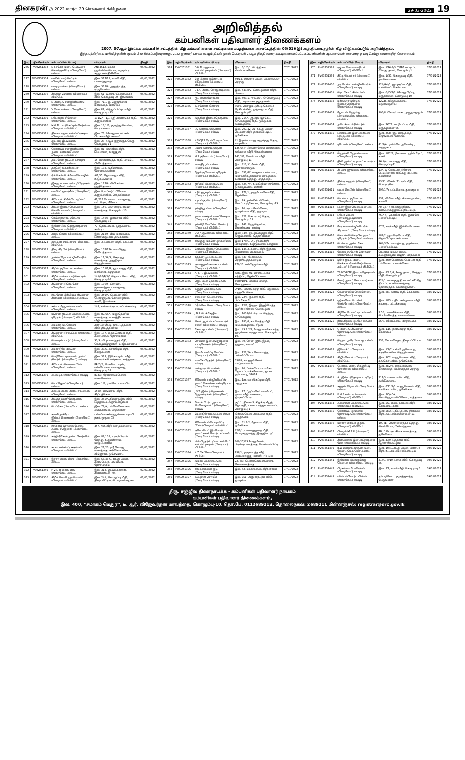தினகரன் /// 2022 மார்ச் 29 செவ்வாய்க்கிழமை
29-03-2022 19
அறிவித்தல்
கம்பனிகள் பதிவாளர் திணைக்களம்
2007, 07ஆம் இலக்க கம்பனிச் சட்டத்தின் கீழ் கம்பனிகளை கூட்டிணைப்பதற்கான அச்சட்டத்தின் 05(01)(இ) அத்தியாயத்தின் கீழ் விடுக்கப்படும் அறிவித்தல்.
இந்த பத்திரிகை அறிவித்தலின் மூலம் பிரசுரிக்கப்படுவதானது, 2022 ஜனவரி மாதம் 01ஆம் திகதி முதல் பெப்ரவரி 28ஆம் திகதி வரை கூட்டிணைக்கப்பட்ட கம்பனிகளின் ஆவணங்கள் என்பதை தயவு செய்து கவனத்திற் கொள்ளவும்.
| இல | பதிவிலக்கம் | கம்பனியின் பெயர் | விலாசம் | திகதி |
| --- | --- | --- | --- | --- |
| 276 | PV00251303 | N J எகோ அன்ட் டெக்னோ கொம்யூனிட்டி (பிரைவேட்) எல்டிடி | ANS4513, மஹா ஹம்மில்லவெவ, பரகும்புர, கஹடகஸ்திகிலிய | 06/01/2022 |
| 277 | PV00251304 | லவிஸ் மார்கெட்டிங் (பிரைவேட்) எல்டிடி | இல. 517/1A, காலி வீதி, பாணந்துறை | 06/01/2022 |
| 278 | PV00251305 | ஸாரு லங்கா (பிரைவேட்) எல்டிடி | இல. 335/A, அலுத்வத்த, ராஜவெல்ல | 06/01/2022 |
| 279 | PV00251306 | சிக்ஸ்த் சென்ஸ் (பிரைவட்) லிமிடெட் | இல. 61, டி.எஸ். பொன்சேகா வீதி, கொழும்பு 05, இலங்கை | 06/01/2022 |
| 280 | PV00251307 | N அன்ட் S என்ஜினியரிங் (பிரைவேட்) எல்டிடி | இல. 71/1 ஜ. ஜோதிபால மாவத்தை, மாவபே | 06/01/2022 |
| 281 | PV00251308 | V பெக் லங்கா (பிரைவேட்) எல்டிடி | இல. P2, கிந்துப்பிட்டிய வீதி, கொழும்பு - 13 | 06/01/2022 |
| 282 | PV00251309 | பயோக்ஸ் சிலோன் (பிரைவேட்) எல்டிடி | 191/2A - 1/1, ஸ்ரீ சரணங்கர வீதி, களுபோவில | 06/01/2022 |
| 283 | PV00251310 | M.G.M. மார்கெட்டிங் சேர்விஸ் (பிரைவட்) லிமிடெட் | இல. 13/1/B, குருந்துகொல்ல, வெரல்லகம | 06/01/2022 |
| 284 | PV00251311 | திலகவர்தன கன்ஸ்ட்ரக்ஷன் (பிரைவட்) லிமிடெட் | இல. 73, 07வது மைல் கல், பியகம வீதி, களனி | 06/01/2022 |
| 285 | PV00251312 | குட் லக் இம்பெக்ஸ் (பிரைவேட்) எல்டிடி | இல. 23, 4ஆம் குறுக்குத் தெரு, கொழும்பு 11 | 06/01/2022 |
| 286 | PV00251313 | செரன்டிப் என்ஜினியர்ஸ் அன்ட் கன்சால்டன்ஸ் (பிரைவட்) லிமிடெட் | இல. 81, கோவில் வீதி, மெலேகம, வாத்துவ. | 06/01/2022 |
| 287 | PV00251314 | தம்பரேன் ஒட்டோ ஹவுஸ் (பிரைவேட்) எல்டிடி | 15, வாவனவத்த வீதி, மாம்பே, பிலியந்தலை | 06/01/2022 |
| 288 | PV00251315 | தஷினி லக்சரி ஸ்பா (பிரைவேட்) எல்டிடி | இல. 102, அதிகரிகம, கோனகத்தன்ன | 06/01/2022 |
| 289 | PV00251316 | ரிச் கெம் டெக்னோலொஜிஸ் (பிரைவேட்) எல்டிடி | A/1/55, தோலகதா வீதி, உடுகம்பொல | 06/01/2022 |
| 290 | PV00251317 | இசுறு உயன டிஸ்ட்ரிபியூஷன் (பிரைவேட்) எல்டிடி | இல. 122/A, பிலிகல்ல, ஹந்தெஸ்ஸ | 06/01/2022 |
| 291 | PV00251318 | ஸ்விப்ட் ஓவர்சீஸ் (பிரைவேட்) எல்டிடி | இல. 8, எட்வர்ட் பிளேஸ், களுபோவில, தெஹிவளை | 06/01/2022 |
| 292 | PV00251319 | சிலோன் கிரீன்வே புட்ஸ்ப் (பிரைவேட்) எல்டிடி | 41/23B பொவன மாவத்தை, வட்டரெக, மீகொட | 06/01/2022 |
| 293 | PV00251320 | சிலன் இன்டர்நெஷனல் கொமோடிடீஸ் (பிரைவட்) லிமிடெட் | இல. 150, மகா வித்யாலயா மாவத்தை, கொழும்பு-13. | 06/01/2022 |
| 294 | PV00251321 | நெனோகார்ட் டிரேடிங் (பிரைவேட்) எல்டிடி | இல. 146/8, பூர்வாரம வீதி, கொழும்பு 05 | 06/01/2022 |
| 295 | PV00251322 | இனோபிஸ் சொலூஷன்ஸ் (பிரைவட்) லிமிடெட் | 77, தொடம்வல, முருதலாவ, கண்டி.- | 06/01/2022 |
| 296 | PV00251323 | சவுத் கிங்ஸ் (பிரைவேட்) எல்டிடி | இல. 212/5, பிய மாவத்தை, பள்ளிக்குடாவ, தங்காலை | 06/01/2022 |
| 297 | PV00251324 | ஹட்டன் ஸ்டோர்ஸ் (பிரைவட்) லிமிடெட் | இல. 3, டன்பார் வீதி, ஹட்டன் | 06/01/2022 |
| 298 | PV00251325 | திசர கிரபிக் (பிரைவேட்) எல்டிடி | இல. 102/12A, மாவித்தர, பிலியந்தலை | 06/01/2022 |
| 299 | PV00251326 | அக்ஸ்ட்ரோ என்ஜினியரிங் (பிரைவேட்) எல்டிடி | இல. 11/3A/3, கெமுனு மாவத்தை, அத்திடிய, தெஹிவளை | 06/01/2022 |
| 300 | PV00251327 | கிரின் குளோபல் லங்கா (பிரைவேட்) எல்டிடி | இல. 151/1/B, தூவவத்த வீதி, மாபோல, வத்தளை | 06/01/2022 |
| 301 | PV00251328 | கிரீன் லங்கா மார்கெட்டிங் (பிரைவேட்) எல்டிடி | 141/26/B/1/1 தெமட்டகொட வீதி, கொழும்பு-09 | 06/01/2022 |
| 302 | PV00251329 | சிலோன் பிரெட் கோ (பிரைவேட்) எல்டிடி | இல. 100/5, ரொபர்ட் குணவர்தன மாவத்தை, கொழும்பு-06 | 06/01/2022 |
| 303 | PV00251330 | பியசேன பிரிமியம் சிலோன் சினமன் (பிரைவேட்) எல்டிடி | இல. 359/A, டெம்பள் வீதி, பெரத்துடுவ, கோணடுவல, காலி, இலங்கை. | 06/01/2022 |
| 304 | PV00251331 | சஸ்டா ஹோல்ஸ்டிங்ஸ் (பிரைவேட்) எல்டிடி | 149, கன்னங்குடா, மட்டக்களப்பு | 06/01/2022 |
| 305 | PV00251332 | யசென் ஒட்டோ மலர்ஸ் அன்ட் டிரேடிங் (பிரைவட்) லிமிடெட் | இல: 87/66A, அலுதெனிய மாவத்தை, வைத்தியசாலை வீதி, ரம்புக்கன | 06/01/2022 |
| 306 | PV00251333 | எம்மார் அபரெல்ஸ் (பிரைவேட்) எல்டிடி | கார்டன் சிட்டி, ஹப்புத்தளை வீதி, தியத்தலாவ | 06/01/2022 |
| 307 | PV00251334 | சிலோன் பிரஷ்டெக் (பிரைவட்) லிமிடெட் | இல. 137, ஹைலெவல் வீதி, கண்டலந்த, ஹோமாகம | 06/01/2022 |
| 308 | PV00251335 | மெரைன் மார்ட் (பிரைவேட்) எல்டிடி | 30/3, விபுலானந்தர் வீதி, கொழும்புத்துறை, யாழ்ப்பாணம் | 06/01/2022 |
| 309 | PV00251336 | கமாச்சிகே அக்ரோ (பிரைவேட்) எல்டிடி | இல. 30/6, வாரபிடிய வீதி, உக்குவளை | 06/01/2022 |
| 310 | PV00251337 | மெரினோ டிரவலஸ் அன்ட் டுவர்ஸ் (பிரைவேட்) எல்டிடி | இல. 329, நீர்கொழும்பு வீதி, கொரங்கபொக்குண, வத்தளை | 06/01/2022 |
| 311 | PV00251338 | சிலோன் கெனனாபிஸ் (பிரைவேட்) எல்டிடி | BR/G/2, மெனிங் டவுன், எல்விட்டிகல மாவத்தை, கொழும்பு 08 | 06/01/2022 |
| 312 | PV00251339 | ஏப்ஸ்டிக் (பிரைவேட்) எல்டிடி | B14/3, தேவாரகம்பொல, மாவனெல்ல | 06/01/2022 |
| 313 | PV00251340 | வெப்ஜோய் (பிரைவேட்) எல்டிடி | இல. 1/8, ராம்பே, மா-எலிய | 06/01/2022 |
| 314 | PV00251341 | கஸ்டம் எட்ஸ் அன்ட் ஈவன்ட்ஸ் (பிரைவேட்) எல்டிடி | 158/4, மாகொல வீதி, கிரிபத்கொட | 06/01/2022 |
| 315 | PV00251342 | சியத்த பப்ளிகேஷன்ஸ் (பிரைவேட்) எல்டிடி | இல. 365/A திகனதுடுவ வீதி, பமுனுகம, அலுபோமுல்ல | 06/01/2022 |
| 316 | PV00251343 | பெட்ரிசா (பிரைவேட்) எல்டிடி | இல. 79/A, பல்லேவெலகம, கைக்காவல, மாத்தளை | 06/01/2022 |
| 317 | PV00251344 | கானி அக்ரோ இன்டர்நெஷனல் (பிரைவேட்) எல்டிடி | பள்ளிவாசல் ஒழுங்கை, ஷாபி நகர், மூதூர் 05 | 06/01/2022 |
| 318 | PV00251345 | பிரகாஷ் டிரான்ஸ்போர்ட் அன்ட் ஏஜென்சி (பிரைவேட்) எல்டிடி | 457, KKS வீதி, யாழ்ப்பாணம் | 06/01/2022 |
| 319 | PV00251346 | கர்தி ரிசேர்ச் அன்ட் லேர்னிங் (பிரைவேட்) எல்டிடி | இல. 88/10A, உரும்பிராய் மேற்கு, உரும்பிராய், யாழ்ப்பாணம் | 06/01/2022 |
| 320 | PV00251347 | சாகா கன்ஸ்ட்ரக்ஷன்ஸ் (பிரைவட்) லிமிடெட் | இல. 21/20, ஸ்ரீ சோரத மாவத்தை, கங்கொடவில, விஜேராம, நுகேகொட | 06/01/2022 |
| 321 | PV00251348 | இந்ரா எக்ஸ் பிஸ் (பிரைவேட்) எல்டிடி | இல. 58/48 C, 4வது லேன், கலல்பெபுர, மலபல்ல, ஹோமாகம | 06/01/2022 |
| 322 | PV00251349 | H 2 D R ரைஸ் மில் (பிரைவேட்) எல்டிடி | இல. 313, குட்டிக்கராச்சி, கிண்ணியா - 04 | 07/01/2022 |
| 323 | PV00251350 | கிரீன்வெளி ஹாவெஸ்ட் (பிரைவட்) லிமிடெட் | இல. 241, கொழும்பு வீதி, திவுலபிட்டிய, பொரலஸ்கமுவ | 07/01/2022 |
| இல | பதிவிலக்கம் | கம்பனியின் பெயர் | விலாசம் | திகதி |
| --- | --- | --- | --- | --- |
| 324 | PV00251351 | D H M மதுசங்க கன்ஸ்ட்ரக்ஷன்ஸ் (பிரைவட்) லிமிடெட் | இல. 6/1/C/1, பெத்திகம, சியம்பலகசேன. | 07/01/2022 |
| 325 | PV00251352 | ஜே பிளஸ் குளோபல் எக்ஸ்பிரஸ் (பிரைவட்) லிமிடெட் | 49/14, விஹார லேன், ஹோகந்தர தெற்கு | 07/01/2022 |
| 326 | PV00251353 | C L G அன்ட் சொலூஷன்ஸ் (பிரைவேட்) எல்டிடி | இல. 440/b/2, கொட்டுன்ன வீதி, பியகம | 07/01/2022 |
| 327 | PV00251354 | ரூட் எக்ஸ்போர்ட்ஸ் (பிரைவேட்) எல்டிடி | இல. 400/1, ''சத்மக'', நீர்கொழும்பு வீதி, பமுனவல, குருநாகல் | 07/01/2022 |
| 328 | PV00251355 | த எகோன் கிளாஸ் (பிரைவேட்) எல்டிடி | 3605, கொழும்பு சிட்டி சென்டர் ரெசிடன்சிஸ், முத்தையா வீதி, கொழும்பு 02 | 07/01/2022 |
| 329 | PV00251356 | அந்தின இன்டர்நெஷனல் (பிரைவேட்) எல்டிடி | இல. 214A, ஸ்ரீ லக் ஆர்கேட், நீர்கொழும்பு வீதி, முத்துகல, தம்பதெனிய | 07/01/2022 |
| 330 | PV00251357 | US கன்ஸ்ட்ரக்ஷன்ஸ் (பிரைவேட்) எல்டிடி | இல. 207/42 -A1, 5வது லேன், டெம்பள் வீதி, தலபத்பிட்டிய, நுகேகொட | 07/01/2022 |
| 331 | PV00251358 | NFLOJES ரெஸ்டோரன்ட்ஸ் (பிரைவட்) லிமிடெட் | 41 இரண்டாவது குறுக்குத் தெரு, வவுனியா | 07/01/2022 |
| 332 | PV00251359 | டயஸ் கன்ஸ்ட்ரக்ஷன் (பிரைவேட்) எல்டிடி | 136/64 F பிரக்னாலோக மாவத்தை, கஸ்பான வீதி, தெஹிவளை | 07/01/2022 |
| 333 | PV00251360 | M S குளோபல் (பிரைவேட்) எல்டிடி | 141/1/2, மெலிபன் வீதி, கொழும்பு-11 | 07/01/2022 |
| 334 | PV00251361 | மை நியூஸ் லங்கா (பிரைவேட்) எல்டிடி | இல. 313/ C, லேக் வீதி, பொரலஸ்கமுவ | 07/01/2022 |
| 335 | PV00251362 | ஜேபி குளோபல் டிரேடிங் (பிரைவட்) லிமிடெட் | இல. 557/6C, மாதவா மண்டலம், அனகாரிக தர்மபால மாவத்தை, வலக்கம தெற்கு, மாத்தறை. | 07/01/2022 |
| 336 | PV00251363 | ஓரிகமி ஹோல்டிங்ஸ் (பிரைவட்) லிமிடெட் | இல. 524/7/F, உமகிலியா பிளேஸ், நுங்கமுகொட, களனி | 07/01/2022 |
| 337 | PV00251364 | டிரீம் ஹவுஸ் லங்கா (பிரைவட்) லிமிடெட் | இல. 179/1, அலுபோவில வீதி, தெல்கொட. | 07/01/2022 |
| 338 | PV00251365 | டிராஸ்குயில் (பிரைவேட்) எல்டிடி | இல. 79, அல்விஸ் பிளேஸ், கொட்டாஞ்சேனை, கொழும்பு -13 | 07/01/2022 |
| 339 | PV00251366 | ரன்திலு ஸ்பா (பிரைவேட்) எல்டிடி | இல. 10, குடாமீகஸ்வெவ, தம்புள்ளை வீதி, ஹபரன. | 07/01/2022 |
| 340 | PV00251367 | அஸ்டலக்ஷ்மி பப்ளிகேஷன் (பிரைவட்) லிமிடெட் | இல. 322, செட்டியார் தெரு, கொழும்பு - 11 | 07/01/2022 |
| 341 | PV00251368 | ரன்கிரி பெயின்ட் சென்டர் (பிரைவட்) லிமிடெட் | இல. 147, ஹெதெனிய, வெரல்லகம, கண்டி | 07/01/2022 |
| 342 | PV00251369 | D A K குளோபல் (பிரைவட்) லிமிடெட் | இல: 84/5, துட்டுகெமுனு வீதி, களுபோவில, தெஹிவளை | 07/01/2022 |
| 343 | PV00251370 | சிங்குரு அக்ரோ ஓர்கனிக்ஸ் (பிரைவேட்) எல்டிடி | இல: 179/C, D D நிமல்சிறி மாவத்தை, உடுமுல்லை, பாதுக்க | 07/01/2022 |
| 344 | PV00251371 | லேஷஸ் இன்டர்நெஷனல் (பிரைவட்) லிமிடெட் | இல. 146/2, கண்டி வீதி, இஹல பியன்வில, கடவத்தை | 07/01/2022 |
| 345 | PV00251372 | நந்தன பூட் புரடக்ட்ஸ் (பிரைவேட்) எல்டிடி | இல. 330, டோலகந்த, தெஹியத்தகண்டிய | 07/01/2022 |
| 346 | PV00251373 | குயானுனி கன்சால்டன்ஸ் (பிரைவட்) லிமிடெட் | 279/11, கல்தேமுல்ல வீதி | 07/01/2022 |
| 347 | PV00251374 | A. T. R. இம்பெக்ஸ் (பிரைவட்) லிமிடெட் | கடை இல. 01, மாவிட்டபுரம் சந்திப்பு, தெல்லிப்பளை | 07/01/2022 |
| 348 | PV00251375 | ஜெட் பயர் ஹோல்டிங்ஸ் (பிரைவேட்) எல்டிடி | எண்/18/1, பசுமை பாதை, கொஹுவல | 07/01/2022 |
| 349 | PV00251376 | கருதூ ஹோல்டிங்ஸ் (பிரைவேட்) எல்டிடி | D/100, பஹலவத்த வீதி, பதுவத்த, எஹலியகொட | 07/01/2022 |
| 350 | PV00251377 | எஸ்.என். பென்டாஸ்டி (பிரைவேட்) எல்டிடி | இல. 22/3, குவாரி வீதி, பிட்டகோட்டே | 07/01/2022 |
| 351 | PV00251378 | ட்ரிம்கொனெட் (பிரைவேட்) எல்டிடி | இல. 12/9, இஹல இந்திபெத்த, ஆசிரி பிளேஸ், மொரட்டுவ | 07/01/2022 |
| 352 | PV00251379 | J N R பெக்கேஜிங் (பிரைவேட்) எல்டிடி | இல. 1008/01 பிடிபன தெற்கு, நீர்கொழும்பு | 07/01/2022 |
| 353 | PV00251380 | சென் ஆன்ஸ் சப்ளையர்ஸ் எஸ்சி (பிரைவேட்) எல்டிடி | இல. 180/6, கல்மெத்த வீதி, அம்பலம்முல்ல, சீதுவ | 07/01/2022 |
| 354 | PV00251382 | சேன டிரவல்ஸ் (பிரைவட்) லிமிடெட் | இல. 43 A 2/1, 1வது மாளிகாகந்த ஒழுங்கை, மருதானை, கொழும்பு - 10. | 07/01/2022 |
| 355 | PV00251383 | செல்கா இன்டர்நெஷனல் டிடியுகேஷன் (பிரைவேட்) எல்டிடி | இல. 80, சென். ஜூட் இடம், தலுகம, களனி | 07/01/2022 |
| 356 | PV00251384 | இன்போனிட்டி லேப்ஸ் (பிரைவட்) லிமிடெட் | இல. 127/2A, பலேன்வத்த, பன்னிப்பிட்டிய | 07/01/2022 |
| 357 | PV00251385 | எஸ்கே பிரதர்ஸ் (பிரைவேட்) எல்டிடி | 55/88, கல்லூரி லேன், யாழ்ப்பாணம் | 07/01/2022 |
| 358 | PV00251386 | மன்தாரா பெவன்ஸ் (பிரைவட்) லிமிடெட் | இல. 70, ''எக்கலோயா எகோ தோட்டம், எக்கலோயா, தமன, அம்பாறை 32014 | 07/01/2022 |
| 359 | PV00251387 | சிலோன் என்ஜினியரிங் அன்ட் கொன்சுமபல் டிரேடிங் (பிரைவேட்) எல்டிடி | இல. 2/A, வாரகெட்டிய வீதி, மஹரகம | 07/01/2022 |
| 360 | PV00251388 | J.S.T. இன்டர்நெஷனல் ஹோல்டிங்ஸ் (பிரைவேட்) எல்டிடி | இல. 27, ''அட்வகேட் எஸ்டேட், நவன வீதி, பகலகல, திவுலப்பிட்டிய. | 07/01/2022 |
| 361 | PV00251389 | லோங் டேர்ம் அல்பா மெனேஜ்மன்ட் (பிரைவேட்) எல்டிடி | சூட் 1, நிலை 5, கிழக்கு கீழ்த் தொகுதி, உலக வர்த்தக மையம், கொழும்பு-1 | 07/01/2022 |
| 362 | PV00251390 | மேன்கிரோவ் அப்பல் விலா (பிரைவேட்) எல்டிடி | கிரிதலவெல, சீலவன்ச வீதி, அஹங்கம | 07/01/2022 |
| 363 | PV00251391 | சிலோன் ஸ்பெஷலிட்டி பீட்ஸ் (பிரைவட்) லிமிடெட் | இல. 61 A-2, தேவால வீதி, நுகேகொட | 07/01/2022 |
| 364 | PV00251392 | குளோபெப் இம்போர்ட் அன்ட் எக்ஸ்போர்ட் கம்பனி (பிரைவேட்) எல்டிடி | 32/1/1, பாணந்துறை வீதி, மொரகஹயத்த, இரத்தினபுரி | 07/01/2022 |
| 365 | PV00251393 | மிம் பிரதர்ஸ் ரியல் எஸ்டேட் கன்ஸ்ட்ரக்ஷன் (பிரைவட்) லிமிடெட் | 309/17/G3 1வது லேன், பிரன்டியாவத்தை, வெல்லம்பிட்டி | 07/01/2022 |
| 366 | PV00251394 | N Z கேட்வே (பிரைவட்) லிமிடெட் | 258/1, அகுலவத்த வீதி, பெலன்வத்த, பன்னிப்பிட்டிய. | 07/01/2022 |
| 367 | PV00251395 | அமாக் ஹோல்டிங்ஸ் (பிரைவேட்) எல்டிடி | 22, 7/3, பொஸ்வெல் பிளேஸ், வெள்ளவத்தை | 07/01/2022 |
| 368 | PV00251396 | சில்வர்லைன் ஐடி (பிரைவேட்) எல்டிடி | இல. 52, மஹாபாகே வீதி, ராகம | 07/01/2022 |
| 369 | PV00251397 | தம்புள்ள செரமிக் (பிரைவேட்) எல்டிடி | இல. 751, அனுராதபுரம் வீதி, தம்புள்ள | 07/01/2022 |
| இல | பதிவிலக்கம் | கம்பனியின் பெயர் | விலாசம் | திகதி |
| --- | --- | --- | --- | --- |
| 370 | PV00251398 | ரஜ்மா கொன்ஸ்ரியம் (பிரைவட்) லிமிடெட் | இல. 126-3/3, YMBA கட்டிடம், 03வது தளம், கொழும்பு 1 | 07/01/2022 |
| 371 | PV00251399 | சிட்டி வென்சர் (பிரைவட்) லிமிடெட் | இல. 1/51, கொழும்பு வீதி, அவிசாவளை. | 07/01/2022 |
| 372 | PV00251400 | அர்டென்ட் என்ஜினியரிங் (பிரைவேட்) எல்டிடி | 324/G4/1, ஜயசூரிய வீதி, உஸ்வெட்டகெய்யாவ | 07/01/2022 |
| 373 | PV00251401 | ரெட் கோட் சிஸ்டம்ஸ் (பிரைவேட்) எல்டிடி | இல. G/G/S/2, 01வது பிரிவு, மருதானை, கொழும்பு-10 | 07/01/2022 |
| 374 | PV00251402 | மரிக்கார் டிரேடிங் இன்டர்நெஷனல் (பிரைவேட்) எல்டிடி | 122/B, விருத்தோடை, மதுரங்குளிய | 07/01/2022 |
| 375 | PV00251403 | றோயல் ஹெல்த் பார்மசிகல்ஸ் (பிரைவட்) லிமிடெட் | 396/8, கோர்ட் சைட், அனுராதபுரம் | 07/01/2022 |
| 376 | PV00251404 | அபெக்ஸ் பிரின்டர்ஸ் (பிரைவேட்) எல்டிடி | இல. 267A, காரியப்பர் வீதி, மருதமுனை 05 | 07/01/2022 |
| 377 | PV00251405 | புல்லியன் இன்டஸ்ரியல் புரடக்ட்ஸ் (பிரைவட்) லிமிடெட் | இல. 308, ஜய மாவத்தை, மாதிவெல, கோட்டே | 07/01/2022 |
| 378 | PV00251406 | டியோன் (பிரைவேட்) எல்டிடி | 41/1/A, ரயில்வே அவென்யூ, மஹரகம | 07/01/2022 |
| 379 | PV00251407 | ஹெய்லீ ஹோல்டிங்ஸ் (பிரைவேட்) எல்டிடி | இல. 182/3, ரிச்மண்ட் ஹில் ரோட், காலி | 07/01/2022 |
| 380 | PV00251408 | நிலி அன்ட் ஏ அன்ட் எ பார்மா (பிரைவேட்) எல்டிடி | 96 1/4, மல்வத்த வீதி, கொழும்பு-11 | 07/01/2022 |
| 381 | PV00251409 | சி மஸ் ஜுவல்ஸ் (பிரைவேட்) எல்டிடி | 13A, டி சொய்சா பிளேஸ், டெம்பிளர்ஸ் வீதிக்கு அப்பால், கல்கிசை | 07/01/2022 |
| 382 | PV00251410 | தில்ரு சலூன் (பிரைவேட்) எல்டிடி | 83/11, சென் பீட்டர்ஸ் வீதி, மொரட்டுவ | 07/01/2022 |
| 383 | PV00251411 | வயர் கெபின் (பிரைவேட்) எல்டிடி | 293/1/A, பட்டபொல, துனகஹா | 07/01/2022 |
| 384 | PV00251412 | வெஸ்டட் குளோபல் (பிரைவேட்) எல்டிடி | 537, லியோ வீதி, சிங்காரமுல்ல, களனி | 07/01/2022 |
| 385 | PV00251413 | பபரா இன்வெஸ்ட்மன்ட்ஸ் (பிரைவேட்) எல்டிடி | AH 187 / 68,3வது நிலை, ரன்பொக்குனுகம, நிட்டம்புவ | 07/01/2022 |
| 386 | PV00251414 | பயோ வெல் பார்மசியூட்டிகல்ஸ் (பிரைவேட்) எல்டிடி | 76 A 4, கோவில் வீதி, ருக்மலே, பன்னிபிட்டிய | 07/01/2022 |
| 387 | PV00251415 | பேர்சஸ் என்ஜினியரிங் கிரனைட் (பிரைவேட்) எல்டிடி | 67/B, சர்ச் வீதி, இங்கினியாகல | 07/01/2022 |
| 388 | PV00251416 | கெலக்ஸி செரமிக் அன்ட் டிரேடிங் (பிரைவேட்) எல்டிடி | 187/2, நுவரெலியா வீதி, தெல்பிட்டிய, கம்பளை | 07/01/2022 |
| 389 | PV00251417 | டெய்லர் அன்ட் கோ (பிரைவேட்) எல்டிடி | 364/3/A பனவத்தை, அரவ்வல, பன்னிப்பிட்டிய | 07/01/2022 |
| 390 | PV00251418 | லோங் ஸ்டோரி லோங்கர் (பிரைவேட்) எல்டிடி | வெல்ல அத்தர வத்த, கம்புறுகமுவ, மடிஹ, மாத்தறை | 07/01/2022 |
| 391 | PV00251419 | டிரோ ஒயட் அன்ட் செக்காட்ரியல் சேர்விசஸ் கம்பனி (பிரைவட்) லிமிடெட் | இல. 350 பெலிகல டெம்பள் வீதி பல்லேகட, பலாங்கொட | 07/01/2022 |
| 392 | PV00251420 | TSAVORITE இன்டர்நெஷனல் (பிரைவேட்) எல்டிடி | இல. 83 2/4, 2வது தளம், செத்தம் வீதி, கொழும்பு 01 | 07/01/2022 |
| 393 | PV00251421 | கோர் அன்ட் கோ புரபர்டீஸ் (பிரைவேட்) எல்டிடி | 424/1, வாக்குறுதி காணி வீட்டுத் திட்டம், சமகி மாவத்தை, ஹோகந்தர, தலவத்துகொட | 08/01/2022 |
| 394 | PV00251422 | கென்னலிய ரெஸ்ரோன்ட் (பிரைவேட்) எல்டிடி | இல. 88, கண்டி வீதி, கேகாலை | 08/01/2022 |
| 395 | PV00251423 | ஓர்காவோ பெமிலி ரெஸ்ரோன்ட் (பிரைவேட்) எல்டிடி | இல. 185, புதிய கல்முனை வீதி, கல்லடி, மட்டக்களப்பு | 08/01/2022 |
| 396 | PV00251424 | சிரிகே பெஸ்ட் புட் கம்பனி (பிரைவேட்) எல்டிடி | S 50, மாணிக்காவ வீதி, பெமினிவத்த, மாவனல்லை | 08/01/2022 |
| 397 | PV00251425 | நிவ் கிங்ஸ் ஒட்டோ லங்கா (பிரைவேட்) எல்டிடி | 56/8, வில்பொல, அரநாயக்க | 08/01/2022 |
| 398 | PV00251426 | C அன்ட் C சிலோன் ஹோல்டிங்ஸ் (பிரைவேட்) எல்டிடி | இல. 115, நல்லவத்த வீதி, மஹரகம | 08/01/2022 |
| 399 | PV00251427 | ஹெல அரேபியா டிரவல்ஸ் (பிரைவேட்) எல்டிடி | 259, வெவகெதர, திவுலப்பிட்டிய | 08/01/2022 |
| 400 | PV00251428 | இனெக்ட் (பிரைவட்) லிமிடெட் | இல. 11/7, பள்ளி அவென்யூ, களுபோவில, தெஹிவளை | 08/01/2022 |
| 401 | PV00251429 | கிறிம்சோன் (பிரைவட்) லிமிடெட் | இல. 302, ஹைலெவல் வீதி, கங்கொடவில, நுகேகொட | 08/01/2022 |
| 402 | PV00251430 | பெர்ஸ்ட் கார்ட் சிக்குரிட்டி சேர்விசஸ் (பிரைவேட்) எல்டிடி | இல. 382/3, விந்யாலோக மாவத்தை, ஹோகந்தர தெற்கு | 08/01/2022 |
| 403 | PV00251431 | A.I இன்டர்நெஷனல் டிரேடர் (பிரைவேட்) எல்டிடி | 211/5, மண்டாவில வீதி, அங்கொடை. | 08/01/2022 |
| 404 | PV00251432 | சலூன் ரொம்பி (பிரைவேட்) எல்டிடி | இல. 671/1/1, ஹைலெவல் வீதி, கங்கொடவில, நுகேகொட | 08/01/2022 |
| 405 | PV00251433 | P M E என்டர்பிரைசஸ் (பிரைவட்) லிமிடெட் | இல. 50/40A, கொஹொம்பிலிவெல, வத்தளை. | 08/01/2022 |
| 406 | PV00251434 | அலஸ்கா ஹோல்டிங்ஸ் (பிரைவட்) லிமிடெட் | இல. 59, லைட் ஹவுஸ் வீதி, கோட்டை, காலி | 08/01/2022 |
| 407 | PV00251435 | செரன்டிப் ஓர்கனிக் ஹோல்டிங்ஸ் (பிரைவேட்) எல்டிடி | இல: 58A, புதிய தபால் நிலைய வீதி, அட்டாளைச்சேனை 11 | 08/01/2022 |
| 408 | PV00251436 | யசாரா ஏசியா குறூப் (பிரைவட்) லிமிடெட் | 100 /E, ஹொன்னந்தர தெற்கு, கெஸ்பேவ, பிலியந்தலை | 08/01/2022 |
| 409 | PV00251437 | பிரைம் M.E.P. (பிரைவட்) லிமிடெட் | 4B, D.W. ரூபசிங்க மாவத்தை, நுகேகொட | 08/01/2022 |
| 410 | PV00251438 | சின்லோங் இன்டர்நெஷனல் கோ. (பிரைவேட்) எல்டிடி | இல. 430, புத்தளம் வீதி, ஆராச்சிக்கட்டுவ | 09/01/2022 |
| 411 | PV00251439 | B.W கன்ஸ்ட்ரக்ஷன் அன்ட் லேன்ட் டெவலொப்மன்ட் (பிரைவேட்) எல்டிடி | இல. 1640/3வது லேன், பனாபுர வீதி, உடகம எம்பிலிப்பிட்டிய | 09/01/2022 |
| 412 | PV00251441 | இவோவ் லேங்குவேஜ் சென்டர் (பிரைவேட்) எல்டிடி | 215C, 3/10, பார்க் வீதி, கொழும்பு 05 | 09/01/2022 |
| 413 | PV00251442 | பிரசன்ன போரெக்ஸ் (பிரைவேட்) எல்டிடி | இல. 57, காலி வீதி, கொழும்பு 6. | 09/01/2022 |
| 414 | PV00251443 | விஸ் ஸ்போர்ட் லிங்ஸ் (பிரைவேட்) எல்டிடி | தம்பரகொட, குருந்துவத்த, பேருவளை | 09/01/2022 |
திரு. சஞ்ஜீவ திஸாநாயக்க - கம்பனிகள் பதிவாளர் நாயகம்
கம்பனிகள் பதிவாளர் திணைக்களம்,
இல. 400, ''சமாகம் மெதுர'', டீ. ஆர். விஜேவர்தன மாவத்தை, கொழும்பு-10. தொ.பே. 0112689212, தொலைநகல்: 2689211 மின்னஞ்சல்: registrar@drc.gov.lk